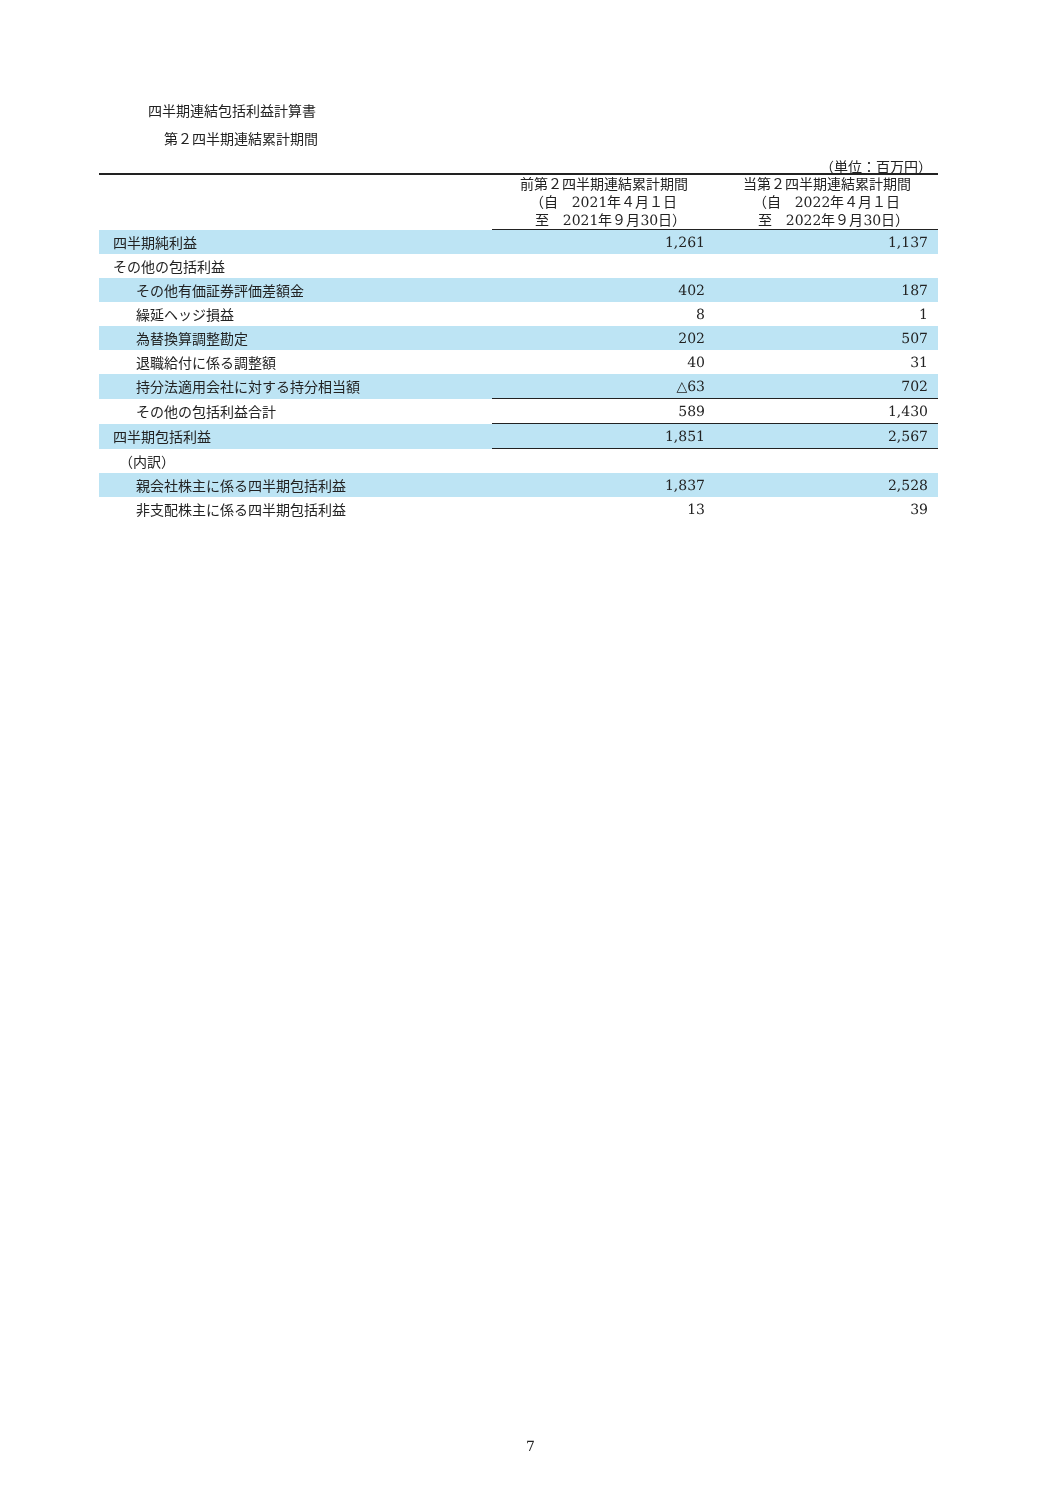四半期連結包括利益計算書
第２四半期連結累計期間
（単位：百万円）
| | 前第２四半期連結累計期間 （自 2021年４月１日 至 2021年９月30日） | 当第２四半期連結累計期間 （自 2022年４月１日 至 2022年９月30日） |
| --- | --- | --- |
| 四半期純利益 | 1,261 | 1,137 |
| その他の包括利益 | | |
| その他有価証券評価差額金 | 402 | 187 |
| 繰延ヘッジ損益 | 8 | 1 |
| 為替換算調整勘定 | 202 | 507 |
| 退職給付に係る調整額 | 40 | 31 |
| 持分法適用会社に対する持分相当額 | △63 | 702 |
| その他の包括利益合計 | 589 | 1,430 |
| 四半期包括利益 | 1,851 | 2,567 |
| （内訳） | | |
| 親会社株主に係る四半期包括利益 | 1,837 | 2,528 |
| 非支配株主に係る四半期包括利益 | 13 | 39 |
7